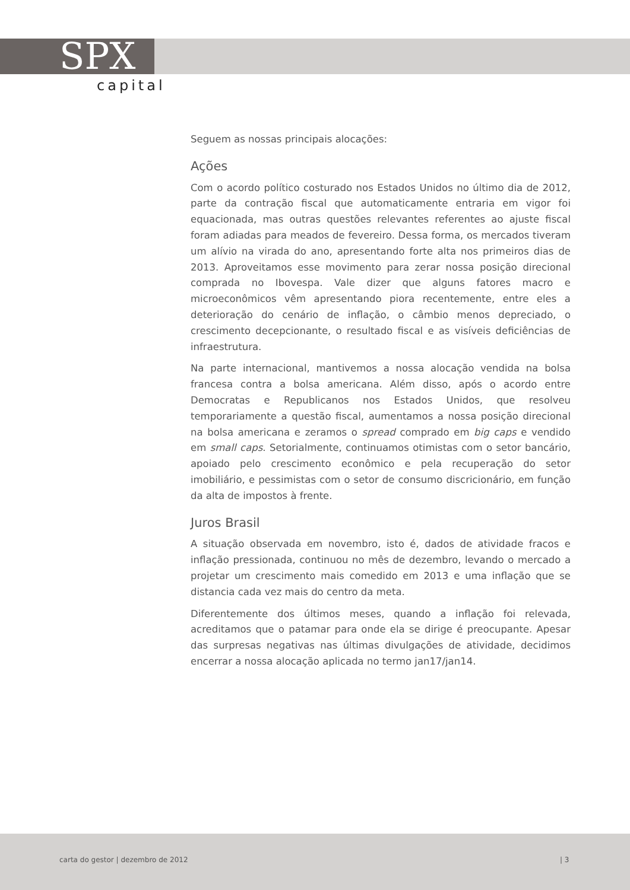SPX
capital
Seguem as nossas principais alocações:
Ações
Com o acordo político costurado nos Estados Unidos no último dia de 2012, parte da contração fiscal que automaticamente entraria em vigor foi equacionada, mas outras questões relevantes referentes ao ajuste fiscal foram adiadas para meados de fevereiro. Dessa forma, os mercados tiveram um alívio na virada do ano, apresentando forte alta nos primeiros dias de 2013. Aproveitamos esse movimento para zerar nossa posição direcional comprada no Ibovespa. Vale dizer que alguns fatores macro e microeconômicos vêm apresentando piora recentemente, entre eles a deterioração do cenário de inflação, o câmbio menos depreciado, o crescimento decepcionante, o resultado fiscal e as visíveis deficiências de infraestrutura.
Na parte internacional, mantivemos a nossa alocação vendida na bolsa francesa contra a bolsa americana. Além disso, após o acordo entre Democratas e Republicanos nos Estados Unidos, que resolveu temporariamente a questão fiscal, aumentamos a nossa posição direcional na bolsa americana e zeramos o spread comprado em big caps e vendido em small caps. Setorialmente, continuamos otimistas com o setor bancário, apoiado pelo crescimento econômico e pela recuperação do setor imobiliário, e pessimistas com o setor de consumo discricionário, em função da alta de impostos à frente.
Juros Brasil
A situação observada em novembro, isto é, dados de atividade fracos e inflação pressionada, continuou no mês de dezembro, levando o mercado a projetar um crescimento mais comedido em 2013 e uma inflação que se distancia cada vez mais do centro da meta.
Diferentemente dos últimos meses, quando a inflação foi relevada, acreditamos que o patamar para onde ela se dirige é preocupante. Apesar das surpresas negativas nas últimas divulgações de atividade, decidimos encerrar a nossa alocação aplicada no termo jan17/jan14.
carta do gestor | dezembro de 2012 | 3